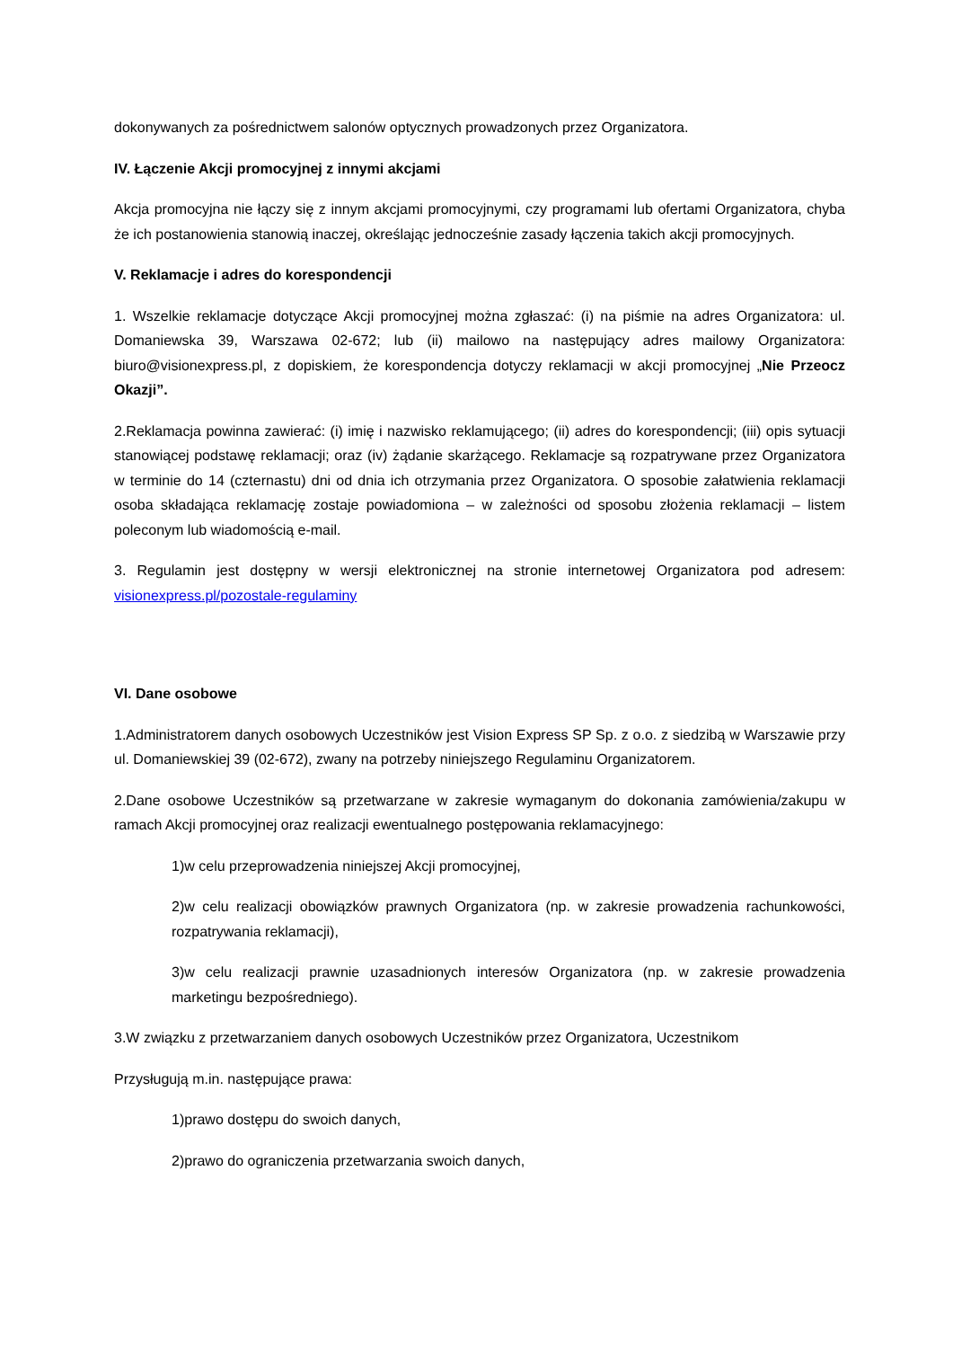dokonywanych za pośrednictwem salonów optycznych prowadzonych przez Organizatora.
IV. Łączenie Akcji promocyjnej z innymi akcjami
Akcja promocyjna nie łączy się z innym akcjami promocyjnymi, czy programami lub ofertami Organizatora, chyba że ich postanowienia stanowią inaczej, określając jednocześnie zasady łączenia takich akcji promocyjnych.
V. Reklamacje i adres do korespondencji
1. Wszelkie reklamacje dotyczące Akcji promocyjnej można zgłaszać: (i) na piśmie na adres Organizatora: ul. Domaniewska 39, Warszawa 02-672; lub (ii) mailowo na następujący adres mailowy Organizatora: biuro@visionexpress.pl, z dopiskiem, że korespondencja dotyczy reklamacji w akcji promocyjnej „Nie Przeocz Okazji”.
2.Reklamacja powinna zawierać: (i) imię i nazwisko reklamującego; (ii) adres do korespondencji; (iii) opis sytuacji stanowiącej podstawę reklamacji; oraz (iv) żądanie skarżącego. Reklamacje są rozpatrywane przez Organizatora w terminie do 14 (czternastu) dni od dnia ich otrzymania przez Organizatora. O sposobie załatwienia reklamacji osoba składająca reklamację zostaje powiadomiona – w zależności od sposobu złożenia reklamacji – listem poleconym lub wiadomością e-mail.
3. Regulamin jest dostępny w wersji elektronicznej na stronie internetowej Organizatora pod adresem: visionexpress.pl/pozostale-regulaminy
VI. Dane osobowe
1.Administratorem danych osobowych Uczestników jest Vision Express SP Sp. z o.o. z siedzibą w Warszawie przy ul. Domaniewskiej 39 (02-672), zwany na potrzeby niniejszego Regulaminu Organizatorem.
2.Dane osobowe Uczestników są przetwarzane w zakresie wymaganym do dokonania zamówienia/zakupu w ramach Akcji promocyjnej oraz realizacji ewentualnego postępowania reklamacyjnego:
1)w celu przeprowadzenia niniejszej Akcji promocyjnej,
2)w celu realizacji obowiązków prawnych Organizatora (np. w zakresie prowadzenia rachunkowości, rozpatrywania reklamacji),
3)w celu realizacji prawnie uzasadnionych interesów Organizatora (np. w zakresie prowadzenia marketingu bezpośredniego).
3.W związku z przetwarzaniem danych osobowych Uczestników przez Organizatora, Uczestnikom
Przysługują m.in. następujące prawa:
1)prawo dostępu do swoich danych,
2)prawo do ograniczenia przetwarzania swoich danych,